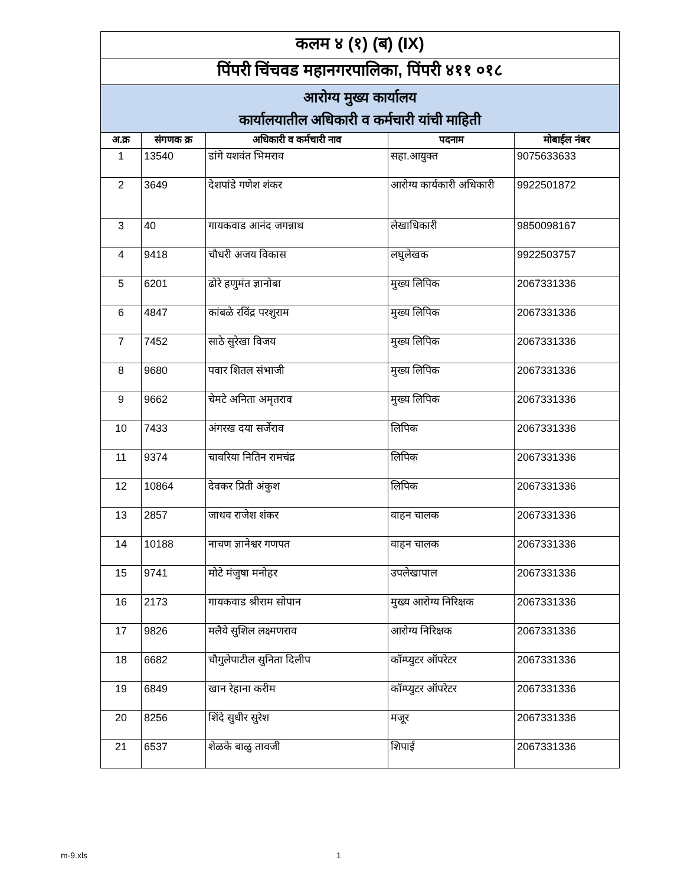| कलम ४ (१) (ब) (IX) | | | | |
| पिंपरी चिंचवड महानगरपालिका, पिंपरी ४११ ०१८ | | | | |
| आरोग्य मुख्य कार्यालय कार्यालयातील अधिकारी व कर्मचारी यांची माहिती | | | | |
| अ.क्र | संगणक क्र | अधिकारी व कर्मचारी नाव | पदनाम | मोबाईल नंबर |
| 1 | 13540 | डांगे यशवंत भिमराव | सहा.आयुक्त | 9075633633 |
| 2 | 3649 | देशपांडे गणेश शंकर | आरोग्य कार्यकारी अधिकारी | 9922501872 |
| 3 | 40 | गायकवाड आनंद जगन्नाथ | लेखाधिकारी | 9850098167 |
| 4 | 9418 | चौधरी अजय विकास | लघुलेखक | 9922503757 |
| 5 | 6201 | ढोरे हणुमंत ज्ञानोबा | मुख्य लिपिक | 2067331336 |
| 6 | 4847 | कांबळे रविंद्र परशुराम | मुख्य लिपिक | 2067331336 |
| 7 | 7452 | साठे सुरेखा विजय | मुख्य लिपिक | 2067331336 |
| 8 | 9680 | पवार शितल संभाजी | मुख्य लिपिक | 2067331336 |
| 9 | 9662 | चेमटे अनिता अमृतराव | मुख्य लिपिक | 2067331336 |
| 10 | 7433 | अंगरख दया सर्जेराव | लिपिक | 2067331336 |
| 11 | 9374 | चावरिया नितिन रामचंद्र | लिपिक | 2067331336 |
| 12 | 10864 | देवकर प्रिती अंकुश | लिपिक | 2067331336 |
| 13 | 2857 | जाधव राजेश शंकर | वाहन चालक | 2067331336 |
| 14 | 10188 | नाचण ज्ञानेश्वर गणपत | वाहन चालक | 2067331336 |
| 15 | 9741 | मोटे मंजुषा मनोहर | उपलेखापाल | 2067331336 |
| 16 | 2173 | गायकवाड श्रीराम सोपान | मुख्य आरोग्य निरिक्षक | 2067331336 |
| 17 | 9826 | मलैये सुशिल लक्ष्मणराव | आरोग्य निरिक्षक | 2067331336 |
| 18 | 6682 | चौगुलेपाटील सुनिता दिलीप | कॉम्प्युटर ऑपरेटर | 2067331336 |
| 19 | 6849 | खान रेहाना करीम | कॉम्प्युटर ऑपरेटर | 2067331336 |
| 20 | 8256 | शिंदे सुधीर सुरेश | मजूर | 2067331336 |
| 21 | 6537 | शेळके बाळु तावजी | शिपाई | 2067331336 |
m-9.xls 1